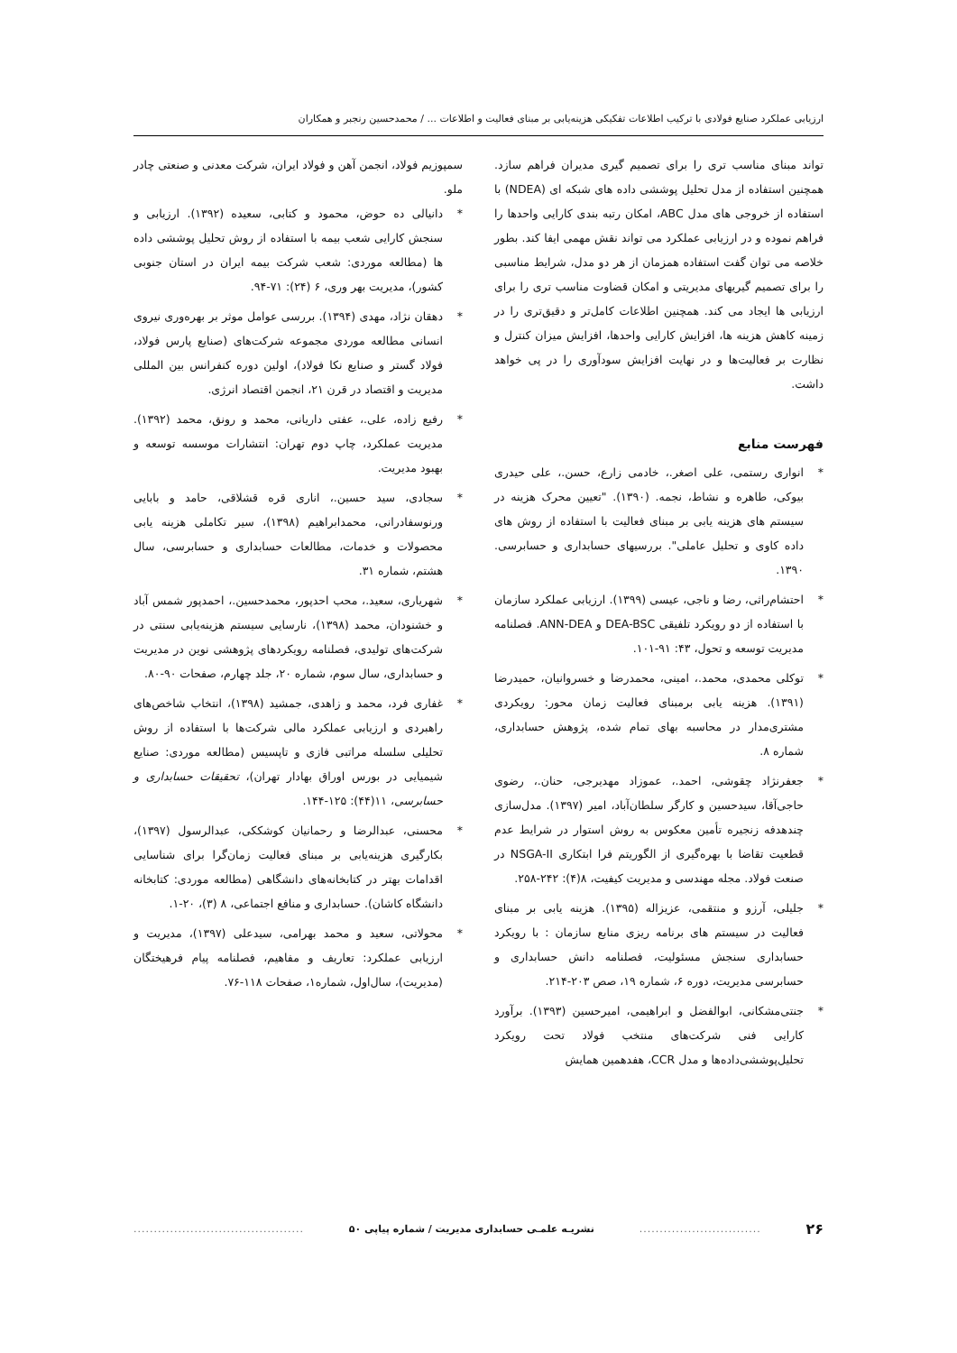ارزیابی عملکرد صنایع فولادی با ترکیب اطلاعات تفکیکی هزینه‌یابی بر مبنای فعالیت و اطلاعات ... / محمدحسین رنجبر و همکاران
تواند مبنای مناسب تری را برای تصمیم گیری مدیران فراهم سازد. همچنین استفاده از مدل تحلیل پوششی داده های شبکه ای (NDEA) با استفاده از خروجی های مدل ABC، امکان رتبه بندی کارایی واحدها را فراهم نموده و در ارزیابی عملکرد می تواند نقش مهمی ایفا کند. بطور خلاصه می توان گفت استفاده همزمان از هر دو مدل، شرایط مناسبی را برای تصمیم گیریهای مدیریتی و امکان قضاوت مناسب تری را برای ارزیابی ها ایجاد می کند. همچنین اطلاعات کامل‌تر و دقیق‌تری را در زمینه کاهش هزینه ها، افزایش کارایی واحدها، افزایش میزان کنترل و نظارت بر فعالیت‌ها و در نهایت افزایش سودآوری را در پی خواهد داشت.
فهرست منابع
* انواری رستمی، علی اصغر.، خادمی زارع، حسن.، علی حیدری بیوکی، طاهره و نشاط، نجمه. (۱۳۹۰). "تعیین محرک هزینه در سیستم های هزینه یابی بر مبنای فعالیت با استفاده از روش های داده کاوی و تحلیل عاملی". بررسیهای حسابداری و حسابرسی. ۱۳۹۰.
* احتشام‌راثی، رضا و ناجی، عیسی (۱۳۹۹). ارزیابی عملکرد سازمان با استفاده از دو رویکرد تلفیقی DEA-BSC و ANN-DEA. فصلنامه مدیریت توسعه و تحول، ۴۳: ۹۱-۱۰۱.
* توکلی محمدی، محمد.، امینی، محمدرضا و خسروانیان، حمیدرضا (۱۳۹۱). هزینه یابی برمبنای فعالیت زمان محور: رویکردی مشتری‌مدار در محاسبه بهای تمام شده، پژوهش حسابداری، شماره ۸.
* جعفرنژاد چقوشی، احمد.، عموزاد مهدیرجی، حنان.، رضوی حاجی‌آقا، سیدحسین و کارگر سلطان‌آباد، امیر (۱۳۹۷). مدل‌سازی چندهدفه زنجیره تأمین معکوس به روش استوار در شرایط عدم قطعیت تقاضا با بهره‌گیری از الگوریتم فرا ابتکاری NSGA-II در صنعت فولاد. مجله مهندسی و مدیریت کیفیت، ۸(۴): ۲۴۲-۲۵۸.
* جلیلی، آرزو و منتقمی، عزیزاله (۱۳۹۵). هزینه یابی بر مبنای فعالیت در سیستم های برنامه ریزی منابع سازمان : با رویکرد حسابداری سنجش مسئولیت، فصلنامه دانش حسابداری و حسابرسی مدیریت، دوره ۶، شماره ۱۹، صص ۲۰۳-۲۱۴.
* جنتی‌مشکانی، ابوالفضل و ابراهیمی، امیرحسین (۱۳۹۳). برآورد کارایی فنی شرکت‌های منتخب فولاد تحت رویکرد تحلیل‌پوششی‌داده‌ها و مدل CCR، هفدهمین همایش
سمپوزیم فولاد، انجمن آهن و فولاد ایران، شرکت معدنی و صنعتی چادر ملو.
* دانیالی ده حوض، محمود و کتابی، سعیده (۱۳۹۲). ارزیابی و سنجش کارایی شعب بیمه با استفاده از روش تحلیل پوششی داده ها (مطالعه موردی: شعب شرکت بیمه ایران در استان جنوبی کشور)، مدیریت بهر وری، ۶ (۲۴): ۷۱-۹۴.
* دهقان نژاد، مهدی (۱۳۹۴). بررسی عوامل موثر بر بهره‌وری نیروی انسانی مطالعه موردی مجموعه شرکت‌های (صنایع پارس فولاد، فولاد گستر و صنایع نکا فولاد)، اولین دوره کنفرانس بین المللی مدیریت و اقتصاد در قرن ۲۱، انجمن اقتصاد انرژی.
* رفیع زاده، علی.، عفتی داریانی، محمد و رونق، محمد (۱۳۹۲). مدیریت عملکرد، چاپ دوم تهران: انتشارات موسسه توسعه و بهبود مدیریت.
* سجادی، سید حسین.، اناری قره قشلاقی، حامد و بابایی ورنوسفادرانی، محمدابراهیم (۱۳۹۸)، سیر تکاملی هزینه یابی محصولات و خدمات، مطالعات حسابداری و حسابرسی، سال هشتم، شماره ۳۱.
* شهریاری، سعید.، محب احدپور، محمدحسین.، احمدپور شمس آباد و خشنودان، محمد (۱۳۹۸)، نارسایی سیستم هزینه‌یابی سنتی در شرکت‌های تولیدی، فصلنامه رویکردهای پژوهشی نوین در مدیریت و حسابداری، سال سوم، شماره ۲۰، جلد چهارم، صفحات ۹۰-۸۰.
* غفاری فرد، محمد و زاهدی، جمشید (۱۳۹۸)، انتخاب شاخص‌های راهبردی و ارزیابی عملکرد مالی شرکت‌ها با استفاده از روش تحلیلی سلسله مراتبی فازی و تاپسیس (مطالعه موردی: صنایع شیمیایی در بورس اوراق بهادار تهران)، تحقیقات حسابداری و حسابرسی، ۱۱(۴۴): ۱۲۵-۱۴۴.
* محسنی، عبدالرضا و رحمانیان کوشککی، عبدالرسول (۱۳۹۷)، بکارگیری هزینه‌یابی بر مبنای فعالیت زمان‌گرا برای شناسایی اقدامات بهتر در کتابخانه‌های دانشگاهی (مطالعه موردی: کتابخانه دانشگاه کاشان). حسابداری و منافع اجتماعی، ۸ (۳)، ۲۰-۱.
* محولاتی، سعید و محمد بهرامی، سیدعلی (۱۳۹۷)، مدیریت و ارزیابی عملکرد: تعاریف و مفاهیم، فصلنامه پیام فرهیختگان (مدیریت)، سال‌اول، شماره۱، صفحات ۱۱۸-۷۶.
۲۶ .............................. نشریـه علمـی حسابداری مدیریت / شماره پیاپی ۵۰ ..........................................